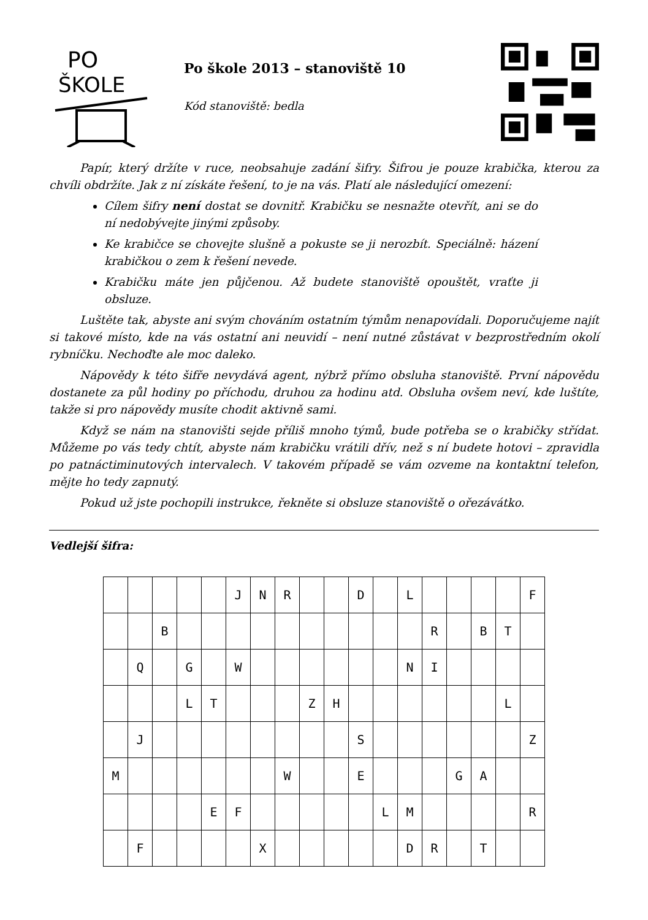PO
ŠKOLE
Po škole 2013 – stanoviště 10
Kód stanoviště: bedla
Papír, který držíte v ruce, neobsahuje zadání šifry. Šifrou je pouze krabička, kterou za chvíli obdržíte. Jak z ní získáte řešení, to je na vás. Platí ale následující omezení:
Cílem šifry není dostat se dovnitř. Krabičku se nesnažte otevřít, ani se do ní nedobývejte jinými způsoby.
Ke krabičce se chovejte slušně a pokuste se ji nerozbít. Speciálně: házení krabičkou o zem k řešení nevede.
Krabičku máte jen půjčenou. Až budete stanoviště opouštět, vraťte ji obsluze.
Luštěte tak, abyste ani svým chováním ostatním týmům nenapovídali. Doporučujeme najít si takové místo, kde na vás ostatní ani neuvidí – není nutné zůstávat v bezprostředním okolí rybníčku. Nechoďte ale moc daleko.
Nápovědy k této šifře nevydává agent, nýbrž přímo obsluha stanoviště. První nápovědu dostanete za půl hodiny po příchodu, druhou za hodinu atd. Obsluha ovšem neví, kde luštíte, takže si pro nápovědy musíte chodit aktivně sami.
Když se nám na stanovišti sejde příliš mnoho týmů, bude potřeba se o krabičky střídat. Můžeme po vás tedy chtít, abyste nám krabičku vrátili dřív, než s ní budete hotovi – zpravidla po patnáctiminutových intervalech. V takovém případě se vám ozveme na kontaktní telefon, mějte ho tedy zapnutý.
Pokud už jste pochopili instrukce, řekněte si obsluze stanoviště o ořezávátko.
Vedlejší šifra:
| | | | | | J | N | R | | | D | | L | | | | | F |
| | | B | | | | | | | | | | | R | | B | T | |
| | Q | | G | | W | | | | | | | N | I | | | | |
| | | | L | T | | | | Z | H | | | | | | | L | |
| | J | | | | | | | | | S | | | | | | | Z |
| M | | | | | | | W | | | E | | | | G | A | | |
| | | | | E | F | | | | | | L | M | | | | | R |
| | F | | | | | X | | | | | | D | R | | T | | |